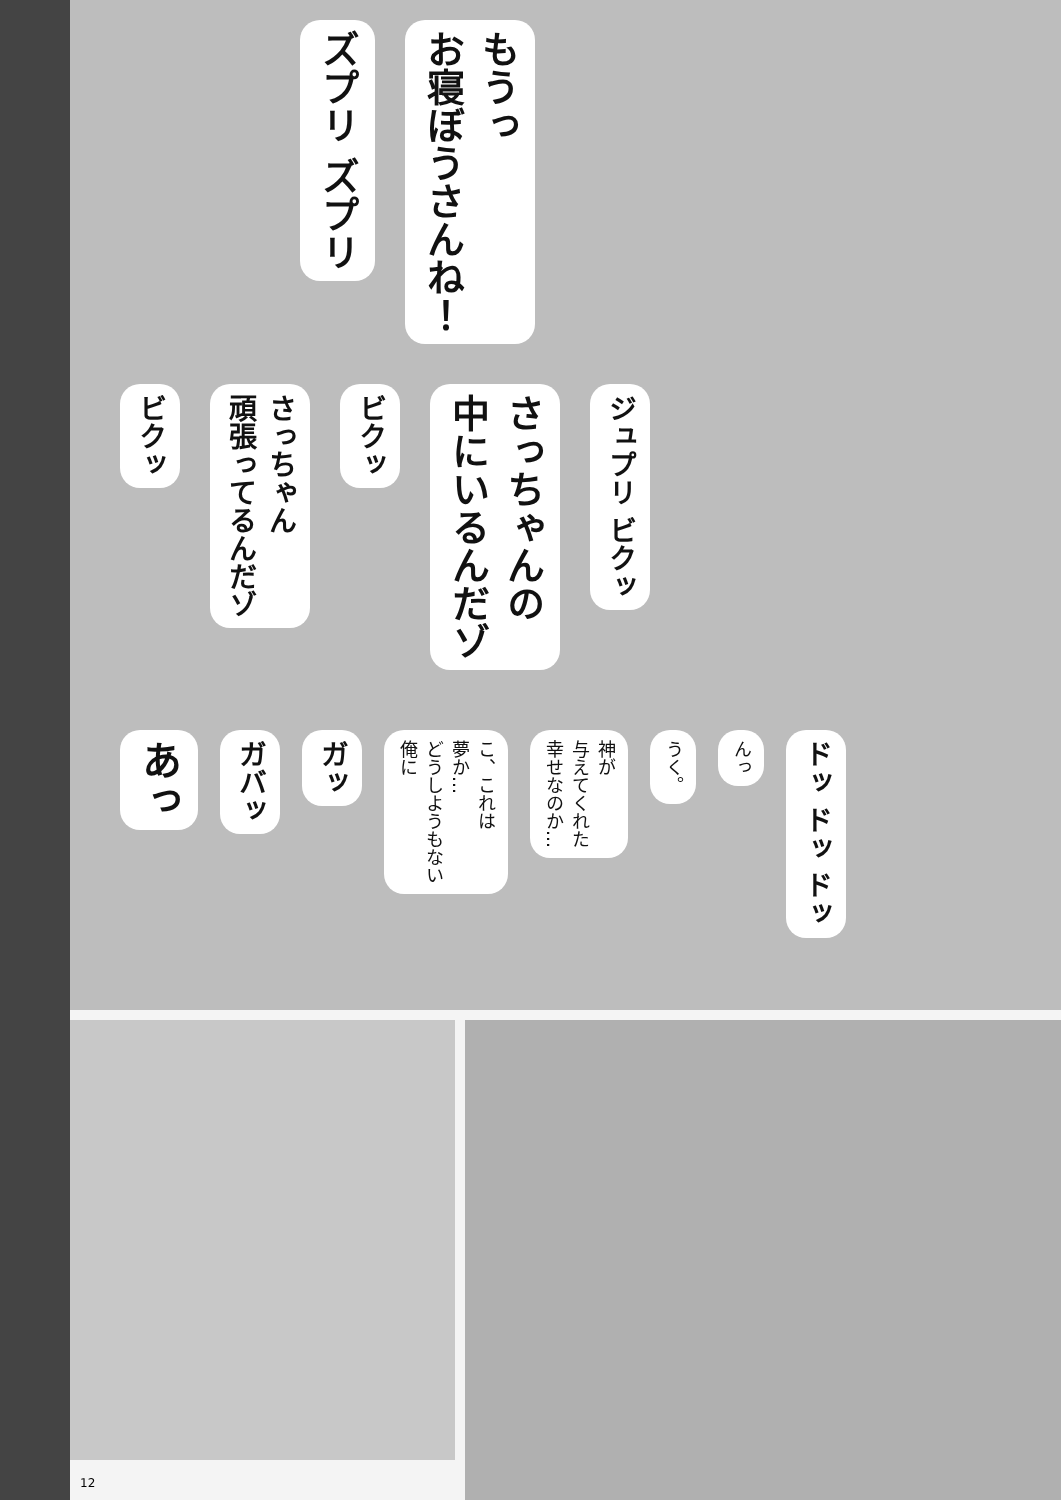ズプリ ズプリ
もうっ
お寝ぼうさんね！
ビクッ
さっちゃん
頑張ってるんだゾ
ビクッ
さっちゃんの
中にいるんだゾ
ジュプリ ビクッ
あっ
ガバッ
ガッ
こ、これは
夢か…
どうしようもない
俺に
神が
与えてくれた
幸せなのか…
うく。
んっ
ドッ ドッ ドッ
12